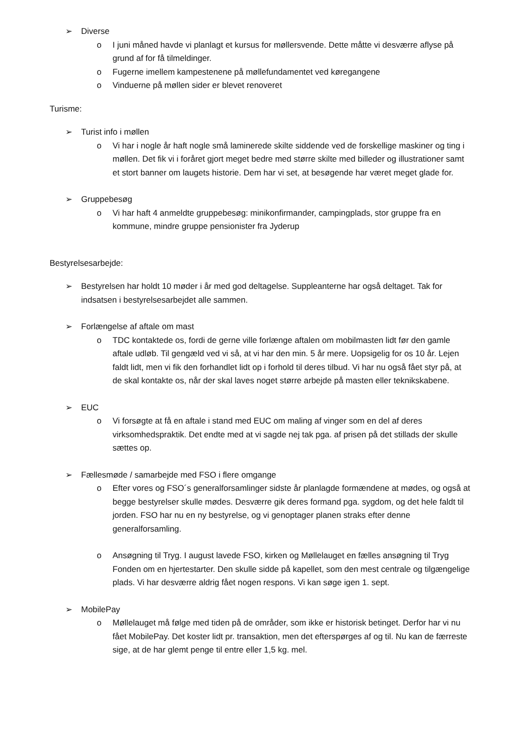➢ Diverse
o I juni måned havde vi planlagt et kursus for møllersvende. Dette måtte vi desværre aflyse på grund af for få tilmeldinger.
o Fugerne imellem kampestenene på møllefundamentet ved køregangene
o Vinduerne på møllen sider er blevet renoveret
Turisme:
➢ Turist info i møllen
o Vi har i nogle år haft nogle små laminerede skilte siddende ved de forskellige maskiner og ting i møllen. Det fik vi i foråret gjort meget bedre med større skilte med billeder og illustrationer samt et stort banner om laugets historie. Dem har vi set, at besøgende har været meget glade for.
➢ Gruppebesøg
o Vi har haft 4 anmeldte gruppebesøg: minikonfirmander, campingplads, stor gruppe fra en kommune, mindre gruppe pensionister fra Jyderup
Bestyrelsesarbejde:
➢ Bestyrelsen har holdt 10 møder i år med god deltagelse. Suppleanterne har også deltaget. Tak for indsatsen i bestyrelsesarbejdet alle sammen.
➢ Forlængelse af aftale om mast
o TDC kontaktede os, fordi de gerne ville forlænge aftalen om mobilmasten lidt før den gamle aftale udløb. Til gengæld ved vi så, at vi har den min. 5 år mere. Uopsigelig for os 10 år. Lejen faldt lidt, men vi fik den forhandlet lidt op i forhold til deres tilbud. Vi har nu også fået styr på, at de skal kontakte os, når der skal laves noget større arbejde på masten eller teknikskabene.
➢ EUC
o Vi forsøgte at få en aftale i stand med EUC om maling af vinger som en del af deres virksomhedspraktik. Det endte med at vi sagde nej tak pga. af prisen på det stillads der skulle sættes op.
➢ Fællesmøde / samarbejde med FSO i flere omgange
o Efter vores og FSO´s generalforsamlinger sidste år planlagde formændene at mødes, og også at begge bestyrelser skulle mødes. Desværre gik deres formand pga. sygdom, og det hele faldt til jorden. FSO har nu en ny bestyrelse, og vi genoptager planen straks efter denne generalforsamling.
o Ansøgning til Tryg. I august lavede FSO, kirken og Møllelauget en fælles ansøgning til Tryg Fonden om en hjertestarter. Den skulle sidde på kapellet, som den mest centrale og tilgængelige plads. Vi har desværre aldrig fået nogen respons. Vi kan søge igen 1. sept.
➢ MobilePay
o Møllelauget må følge med tiden på de områder, som ikke er historisk betinget. Derfor har vi nu fået MobilePay. Det koster lidt pr. transaktion, men det efterspørges af og til. Nu kan de færreste sige, at de har glemt penge til entre eller 1,5 kg. mel.